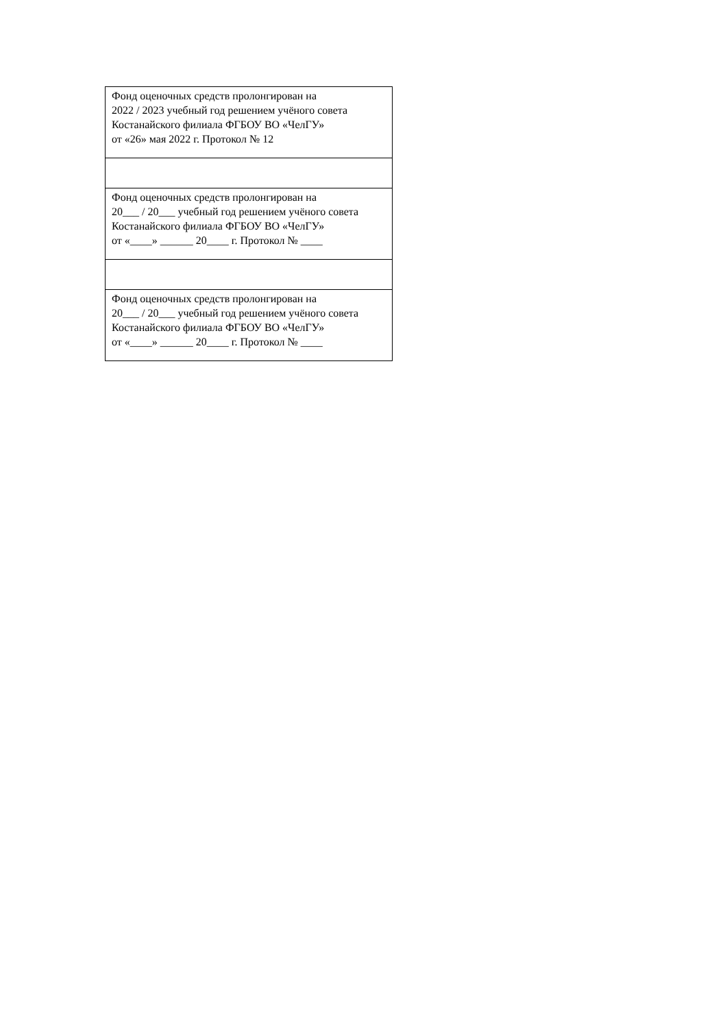| Фонд оценочных средств пролонгирован на 2022 / 2023 учебный год решением учёного совета Костанайского филиала ФГБОУ ВО «ЧелГУ» от «26» мая 2022 г. Протокол № 12 |
| Фонд оценочных средств пролонгирован на 20___ / 20___ учебный год решением учёного совета Костанайского филиала ФГБОУ ВО «ЧелГУ» от «____» ______ 20____ г. Протокол № ____ |
| Фонд оценочных средств пролонгирован на 20___ / 20___ учебный год решением учёного совета Костанайского филиала ФГБОУ ВО «ЧелГУ» от «____» ______ 20____ г. Протокол № ____ |